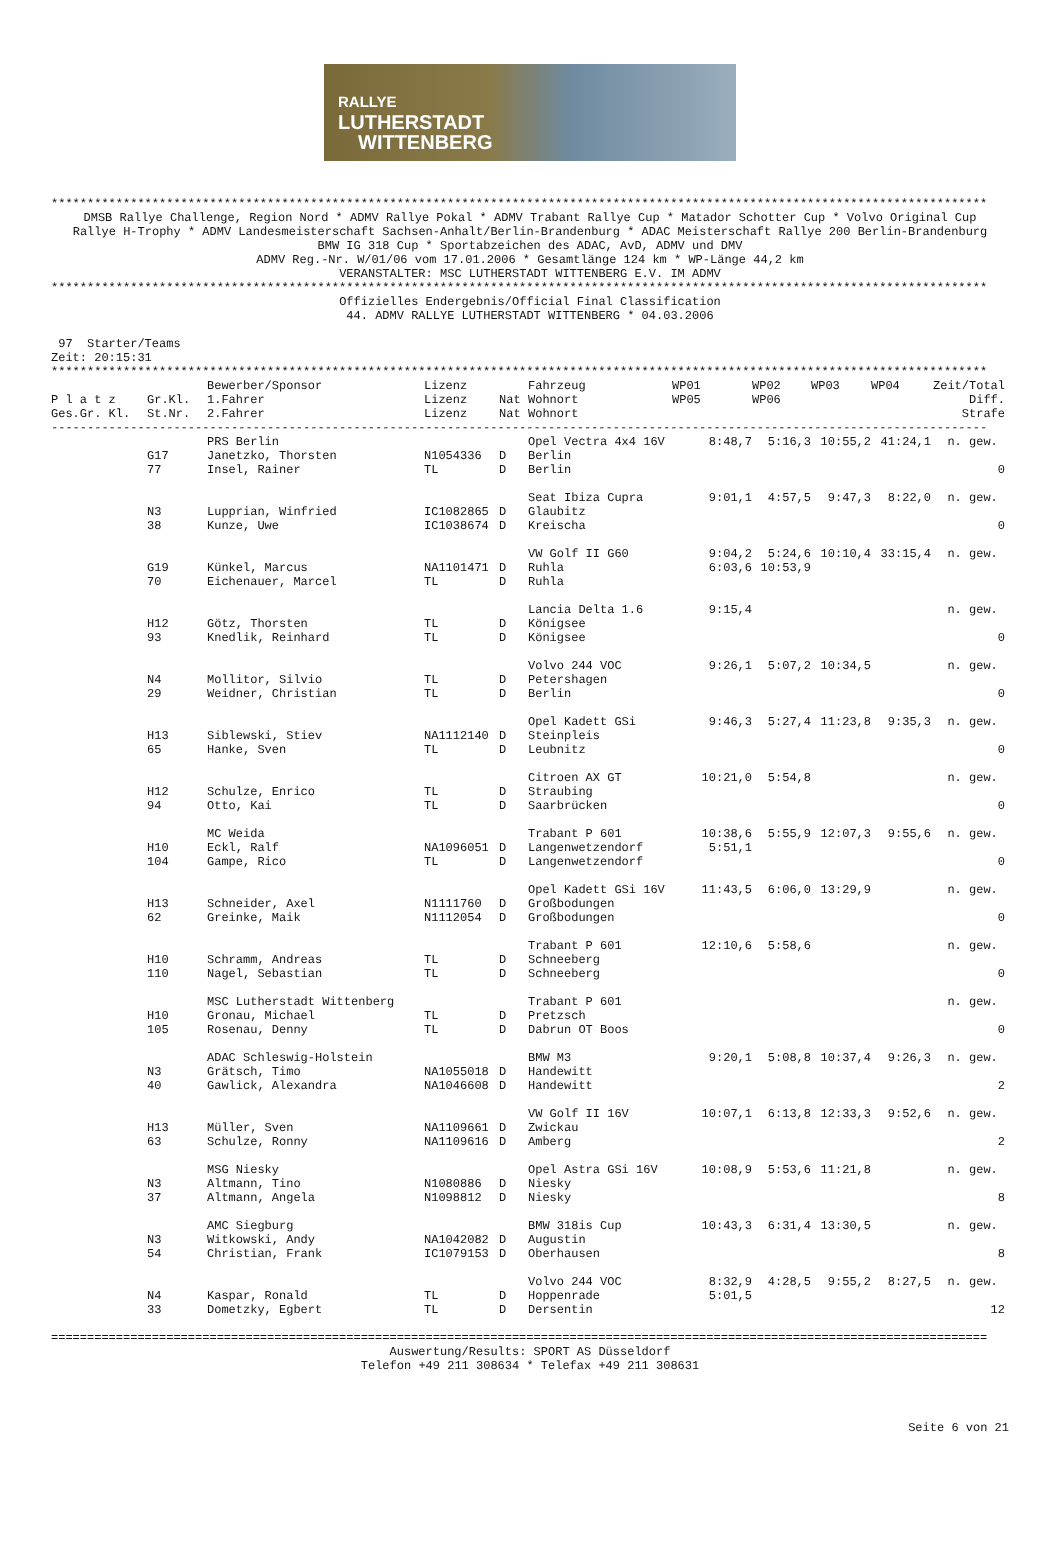RALLYE
LUTHERSTADT
WITTENBERG
**********************************************************************************************************************************
DMSB Rallye Challenge, Region Nord * ADMV Rallye Pokal * ADMV Trabant Rallye Cup * Matador Schotter Cup * Volvo Original Cup Rallye H-Trophy * ADMV Landesmeisterschaft Sachsen-Anhalt/Berlin-Brandenburg * ADAC Meisterschaft Rallye 200 Berlin-Brandenburg BMW IG 318 Cup * Sportabzeichen des ADAC, AvD, ADMV und DMV ADMV Reg.-Nr. W/01/06 vom 17.01.2006 * Gesamtlänge 124 km * WP-Länge 44,2 km VERANSTALTER: MSC LUTHERSTADT WITTENBERG E.V. IM ADMV
**********************************************************************************************************************************
Offizielles Endergebnis/Official Final Classification 44. ADMV RALLYE LUTHERSTADT WITTENBERG * 04.03.2006
97 Starter/Teams Zeit: 20:15:31 **********************************************************************************************************************************
| | | Bewerber/Sponsor | Lizenz | | Fahrzeug | WP01 | WP02 | WP03 | WP04 | Zeit/Total |
| --- | --- | --- | --- | --- | --- | --- | --- | --- | --- | --- |
| P l a t z | Gr.Kl. | 1.Fahrer | Lizenz | Nat | Wohnort | WP05 | WP06 | | | Diff. |
| Ges.Gr. Kl. | St.Nr. | 2.Fahrer | Lizenz | Nat | Wohnort | | | | | Strafe |
| ---------------------------------------------------------------------------------------------------------------------------------- | | | | | | | | | | |
| | | PRS Berlin | | | Opel Vectra 4x4 16V | 8:48,7 | 5:16,3 | 10:55,2 | 41:24,1 | n. gew. |
| | G17 | Janetzko, Thorsten | N1054336 | D | Berlin | | | | | |
| | 77 | Insel, Rainer | TL | D | Berlin | | | | | 0 |
| | | | | | Seat Ibiza Cupra | 9:01,1 | 4:57,5 | 9:47,3 | 8:22,0 | n. gew. |
| | N3 | Lupprian, Winfried | IC1082865 | D | Glaubitz | | | | | |
| | 38 | Kunze, Uwe | IC1038674 | D | Kreischa | | | | | 0 |
| | | | | | VW Golf II G60 | 9:04,2 | 5:24,6 | 10:10,4 | 33:15,4 | n. gew. |
| | G19 | Künkel, Marcus | NA1101471 | D | Ruhla | 6:03,6 | 10:53,9 | | | |
| | 70 | Eichenauer, Marcel | TL | D | Ruhla | | | | | |
| | | | | | Lancia Delta 1.6 | 9:15,4 | | | | n. gew. |
| | H12 | Götz, Thorsten | TL | D | Königsee | | | | | |
| | 93 | Knedlik, Reinhard | TL | D | Königsee | | | | | 0 |
| | | | | | Volvo 244 VOC | 9:26,1 | 5:07,2 | 10:34,5 | | n. gew. |
| | N4 | Mollitor, Silvio | TL | D | Petershagen | | | | | |
| | 29 | Weidner, Christian | TL | D | Berlin | | | | | 0 |
| | | | | | Opel Kadett GSi | 9:46,3 | 5:27,4 | 11:23,8 | 9:35,3 | n. gew. |
| | H13 | Siblewski, Stiev | NA1112140 | D | Steinpleis | | | | | |
| | 65 | Hanke, Sven | TL | D | Leubnitz | | | | | 0 |
| | | | | | Citroen AX GT | 10:21,0 | 5:54,8 | | | n. gew. |
| | H12 | Schulze, Enrico | TL | D | Straubing | | | | | |
| | 94 | Otto, Kai | TL | D | Saarbrücken | | | | | 0 |
| | | MC Weida | | | Trabant P 601 | 10:38,6 | 5:55,9 | 12:07,3 | 9:55,6 | n. gew. |
| | H10 | Eckl, Ralf | NA1096051 | D | Langenwetzendorf | 5:51,1 | | | | |
| | 104 | Gampe, Rico | TL | D | Langenwetzendorf | | | | | 0 |
| | | | | | Opel Kadett GSi 16V | 11:43,5 | 6:06,0 | 13:29,9 | | n. gew. |
| | H13 | Schneider, Axel | N1111760 | D | Großbodungen | | | | | |
| | 62 | Greinke, Maik | N1112054 | D | Großbodungen | | | | | 0 |
| | | | | | Trabant P 601 | 12:10,6 | 5:58,6 | | | n. gew. |
| | H10 | Schramm, Andreas | TL | D | Schneeberg | | | | | |
| | 110 | Nagel, Sebastian | TL | D | Schneeberg | | | | | 0 |
| | | MSC Lutherstadt Wittenberg | | | Trabant P 601 | | | | | n. gew. |
| | H10 | Gronau, Michael | TL | D | Pretzsch | | | | | |
| | 105 | Rosenau, Denny | TL | D | Dabrun OT Boos | | | | | 0 |
| | | ADAC Schleswig-Holstein | | | BMW M3 | 9:20,1 | 5:08,8 | 10:37,4 | 9:26,3 | n. gew. |
| | N3 | Grätsch, Timo | NA1055018 | D | Handewitt | | | | | |
| | 40 | Gawlick, Alexandra | NA1046608 | D | Handewitt | | | | | 2 |
| | | | | | VW Golf II 16V | 10:07,1 | 6:13,8 | 12:33,3 | 9:52,6 | n. gew. |
| | H13 | Müller, Sven | NA1109661 | D | Zwickau | | | | | |
| | 63 | Schulze, Ronny | NA1109616 | D | Amberg | | | | | 2 |
| | | MSG Niesky | | | Opel Astra GSi 16V | 10:08,9 | 5:53,6 | 11:21,8 | | n. gew. |
| | N3 | Altmann, Tino | N1080886 | D | Niesky | | | | | |
| | 37 | Altmann, Angela | N1098812 | D | Niesky | | | | | 8 |
| | | AMC Siegburg | | | BMW 318is Cup | 10:43,3 | 6:31,4 | 13:30,5 | | n. gew. |
| | N3 | Witkowski, Andy | NA1042082 | D | Augustin | | | | | |
| | 54 | Christian, Frank | IC1079153 | D | Oberhausen | | | | | 8 |
| | | | | | Volvo 244 VOC | 8:32,9 | 4:28,5 | 9:55,2 | 8:27,5 | n. gew. |
| | N4 | Kaspar, Ronald | TL | D | Hoppenrade | 5:01,5 | | | | |
| | 33 | Dometzky, Egbert | TL | D | Dersentin | | | | | 12 |
==================================================================================================================================
Auswertung/Results: SPORT AS Düsseldorf Telefon +49 211 308634 * Telefax +49 211 308631
Seite 6 von 21